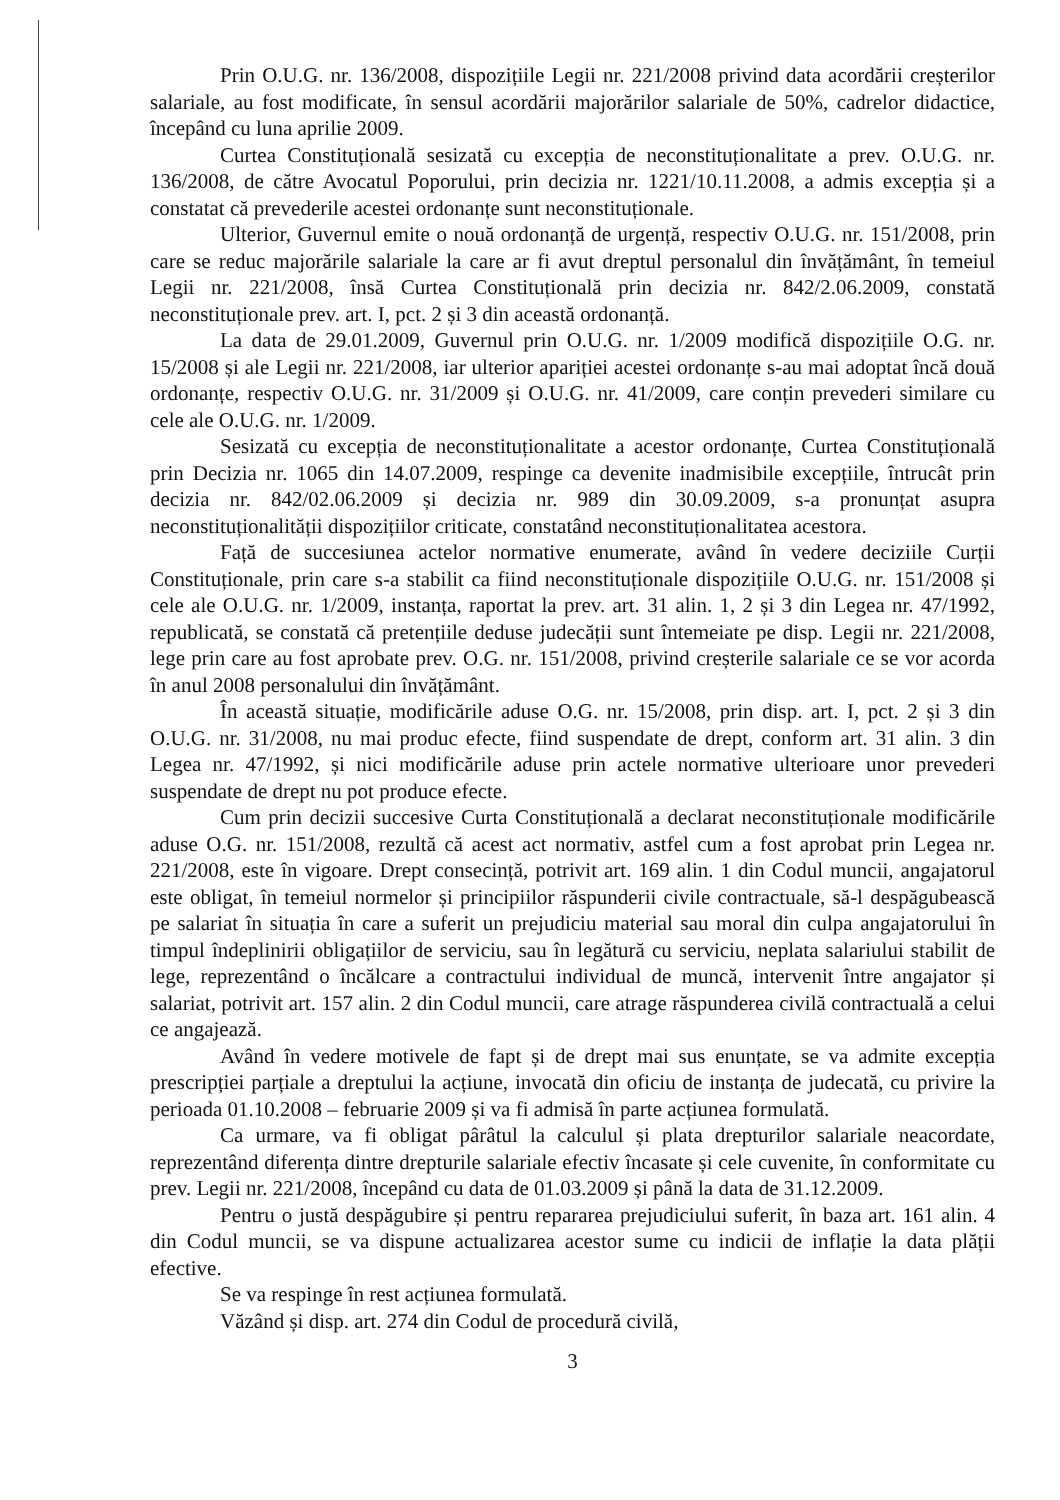Prin O.U.G. nr. 136/2008, dispozițiile Legii nr. 221/2008 privind data acordării creșterilor salariale, au fost modificate, în sensul acordării majorărilor salariale de 50%, cadrelor didactice, începând cu luna aprilie 2009.
Curtea Constituțională sesizată cu excepția de neconstituționalitate a prev. O.U.G. nr. 136/2008, de către Avocatul Poporului, prin decizia nr. 1221/10.11.2008, a admis excepția și a constatat că prevederile acestei ordonanțe sunt neconstituționale.
Ulterior, Guvernul emite o nouă ordonanță de urgență, respectiv O.U.G. nr. 151/2008, prin care se reduc majorările salariale la care ar fi avut dreptul personalul din învățământ, în temeiul Legii nr. 221/2008, însă Curtea Constituțională prin decizia nr. 842/2.06.2009, constată neconstituționale prev. art. I, pct. 2 și 3 din această ordonanță.
La data de 29.01.2009, Guvernul prin O.U.G. nr. 1/2009 modifică dispozițiile O.G. nr. 15/2008 și ale Legii nr. 221/2008, iar ulterior apariției acestei ordonanțe s-au mai adoptat încă două ordonanțe, respectiv O.U.G. nr. 31/2009 și O.U.G. nr. 41/2009, care conțin prevederi similare cu cele ale O.U.G. nr. 1/2009.
Sesizată cu excepția de neconstituționalitate a acestor ordonanțe, Curtea Constituțională prin Decizia nr. 1065 din 14.07.2009, respinge ca devenite inadmisibile excepțiile, întrucât prin decizia nr. 842/02.06.2009 și decizia nr. 989 din 30.09.2009, s-a pronunțat asupra neconstituționalității dispozițiilor criticate, constatând neconstituționalitatea acestora.
Față de succesiunea actelor normative enumerate, având în vedere deciziile Curții Constituționale, prin care s-a stabilit ca fiind neconstituționale dispozițiile O.U.G. nr. 151/2008 și cele ale O.U.G. nr. 1/2009, instanța, raportat la prev. art. 31 alin. 1, 2 și 3 din Legea nr. 47/1992, republicată, se constată că pretențiile deduse judecății sunt întemeiate pe disp. Legii nr. 221/2008, lege prin care au fost aprobate prev. O.G. nr. 151/2008, privind creșterile salariale ce se vor acorda în anul 2008 personalului din învățământ.
În această situație, modificările aduse O.G. nr. 15/2008, prin disp. art. I, pct. 2 și 3 din O.U.G. nr. 31/2008, nu mai produc efecte, fiind suspendate de drept, conform art. 31 alin. 3 din Legea nr. 47/1992, și nici modificările aduse prin actele normative ulterioare unor prevederi suspendate de drept nu pot produce efecte.
Cum prin decizii succesive Curta Constituțională a declarat neconstituționale modificările aduse O.G. nr. 151/2008, rezultă că acest act normativ, astfel cum a fost aprobat prin Legea nr. 221/2008, este în vigoare. Drept consecință, potrivit art. 169 alin. 1 din Codul muncii, angajatorul este obligat, în temeiul normelor și principiilor răspunderii civile contractuale, să-l despăgubească pe salariat în situația în care a suferit un prejudiciu material sau moral din culpa angajatorului în timpul îndeplinirii obligațiilor de serviciu, sau în legătură cu serviciu, neplata salariului stabilit de lege, reprezentând o încălcare a contractului individual de muncă, intervenit între angajator și salariat, potrivit art. 157 alin. 2 din Codul muncii, care atrage răspunderea civilă contractuală a celui ce angajează.
Având în vedere motivele de fapt și de drept mai sus enunțate, se va admite excepția prescripției parțiale a dreptului la acțiune, invocată din oficiu de instanța de judecată, cu privire la perioada 01.10.2008 – februarie 2009 și va fi admisă în parte acțiunea formulată.
Ca urmare, va fi obligat pârâtul la calculul și plata drepturilor salariale neacordate, reprezentând diferența dintre drepturile salariale efectiv încasate și cele cuvenite, în conformitate cu prev. Legii nr. 221/2008, începând cu data de 01.03.2009 și până la data de 31.12.2009.
Pentru o justă despăgubire și pentru repararea prejudiciului suferit, în baza art. 161 alin. 4 din Codul muncii, se va dispune actualizarea acestor sume cu indicii de inflație la data plății efective.
Se va respinge în rest acțiunea formulată.
Văzând și disp. art. 274 din Codul de procedură civilă,
3